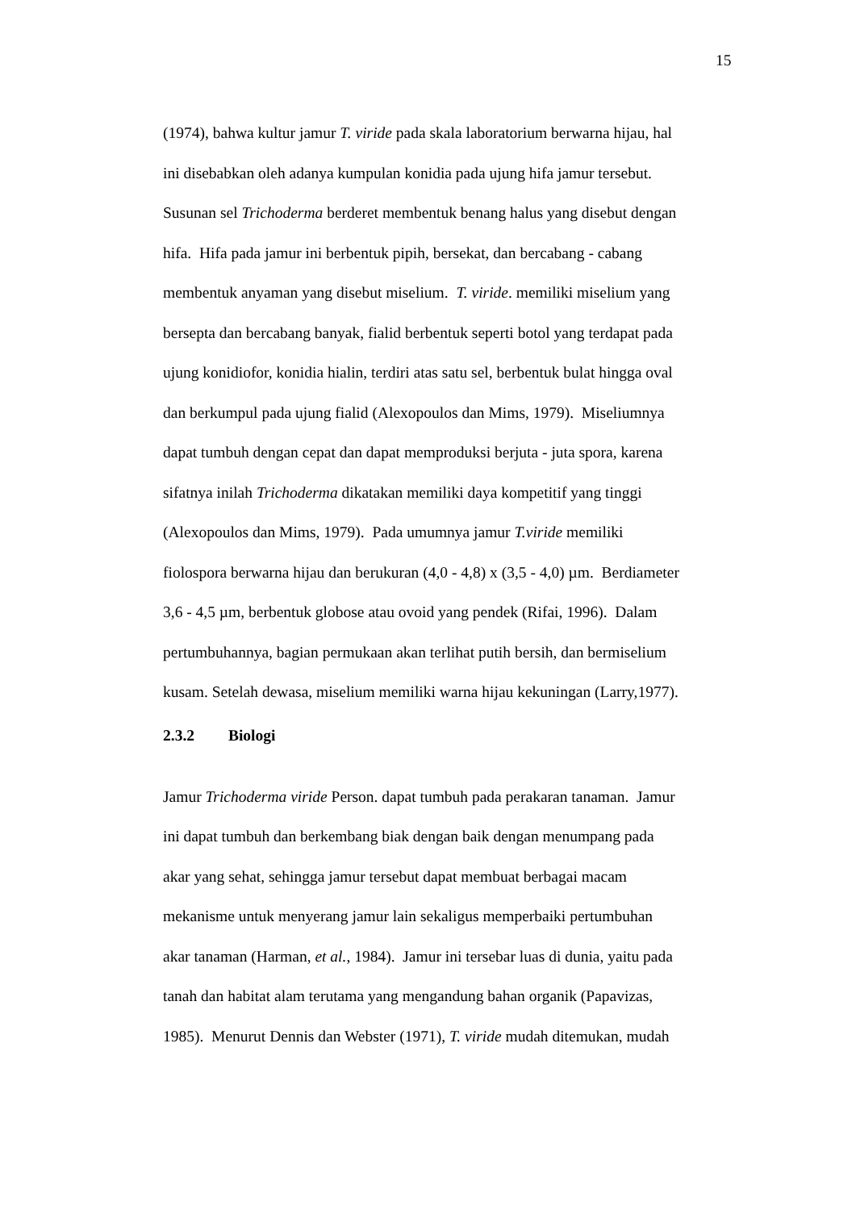15
(1974), bahwa kultur jamur T. viride pada skala laboratorium berwarna hijau, hal
ini disebabkan oleh adanya kumpulan konidia pada ujung hifa jamur tersebut.
Susunan sel Trichoderma berderet membentuk benang halus yang disebut dengan
hifa. Hifa pada jamur ini berbentuk pipih, bersekat, dan bercabang - cabang
membentuk anyaman yang disebut miselium. T. viride. memiliki miselium yang
bersepta dan bercabang banyak, fialid berbentuk seperti botol yang terdapat pada
ujung konidiofor, konidia hialin, terdiri atas satu sel, berbentuk bulat hingga oval
dan berkumpul pada ujung fialid (Alexopoulos dan Mims, 1979). Miseliumnya
dapat tumbuh dengan cepat dan dapat memproduksi berjuta - juta spora, karena
sifatnya inilah Trichoderma dikatakan memiliki daya kompetitif yang tinggi
(Alexopoulos dan Mims, 1979). Pada umumnya jamur T.viride memiliki
fiolospora berwarna hijau dan berukuran (4,0 - 4,8) x (3,5 - 4,0) µm. Berdiameter
3,6 - 4,5 µm, berbentuk globose atau ovoid yang pendek (Rifai, 1996). Dalam
pertumbuhannya, bagian permukaan akan terlihat putih bersih, dan bermiselium
kusam. Setelah dewasa, miselium memiliki warna hijau kekuningan (Larry,1977).
2.3.2 Biologi
Jamur Trichoderma viride Person. dapat tumbuh pada perakaran tanaman. Jamur
ini dapat tumbuh dan berkembang biak dengan baik dengan menumpang pada
akar yang sehat, sehingga jamur tersebut dapat membuat berbagai macam
mekanisme untuk menyerang jamur lain sekaligus memperbaiki pertumbuhan
akar tanaman (Harman, et al., 1984). Jamur ini tersebar luas di dunia, yaitu pada
tanah dan habitat alam terutama yang mengandung bahan organik (Papavizas,
1985). Menurut Dennis dan Webster (1971), T. viride mudah ditemukan, mudah